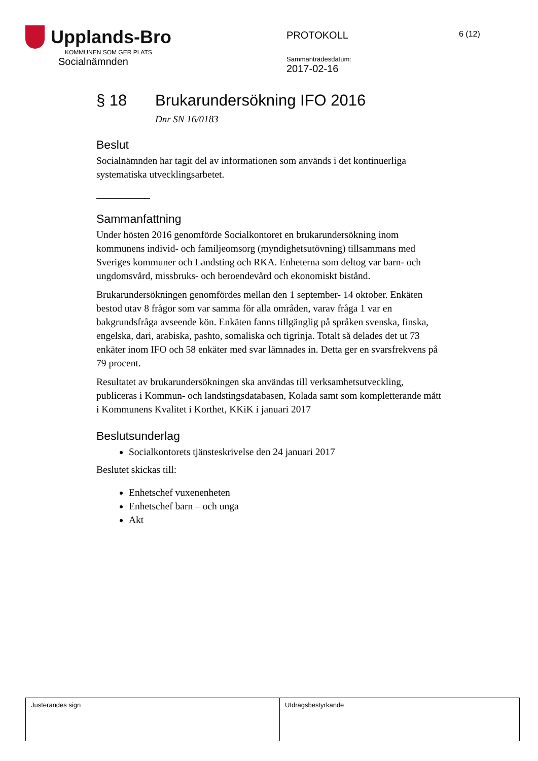Upplands-Bro
KOMMUNEN SOM GER PLATS
Socialnämnden
PROTOKOLL
Sammanträdesdatum:
2017-02-16
6 (12)
§ 18 Brukarundersökning IFO 2016
Dnr SN 16/0183
Beslut
Socialnämnden har tagit del av informationen som används i det kontinuerliga systematiska utvecklingsarbetet.
Sammanfattning
Under hösten 2016 genomförde Socialkontoret en brukarundersökning inom kommunens individ- och familjeomsorg (myndighetsutövning) tillsammans med Sveriges kommuner och Landsting och RKA. Enheterna som deltog var barn- och ungdomsvård, missbruks- och beroendevård och ekonomiskt bistånd.
Brukarundersökningen genomfördes mellan den 1 september- 14 oktober. Enkäten bestod utav 8 frågor som var samma för alla områden, varav fråga 1 var en bakgrundsfråga avseende kön. Enkäten fanns tillgänglig på språken svenska, finska, engelska, dari, arabiska, pashto, somaliska och tigrinja. Totalt så delades det ut 73 enkäter inom IFO och 58 enkäter med svar lämnades in. Detta ger en svarsfrekvens på 79 procent.
Resultatet av brukarundersökningen ska användas till verksamhetsutveckling, publiceras i Kommun- och landstingsdatabasen, Kolada samt som kompletterande mått i Kommunens Kvalitet i Korthet, KKiK i januari 2017
Beslutsunderlag
Socialkontorets tjänsteskrivelse den 24 januari 2017
Beslutet skickas till:
Enhetschef vuxenenheten
Enhetschef barn – och unga
Akt
| Justerandes sign | Utdragsbestyrkande |